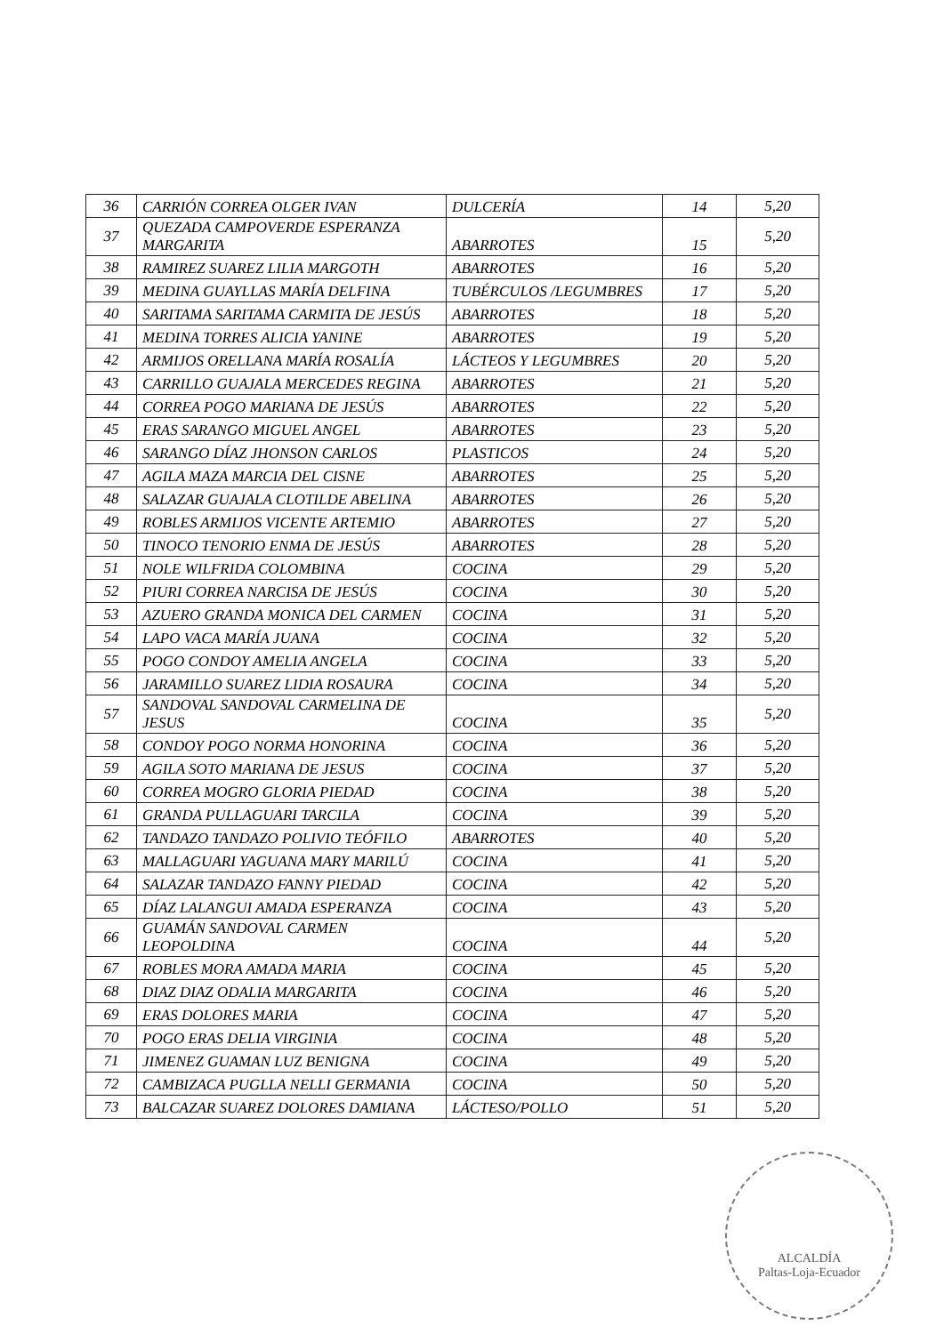| 36 | CARRIÓN CORREA OLGER IVAN | DULCERÍA | 14 | 5,20 |
| 37 | QUEZADA CAMPOVERDE ESPERANZA MARGARITA | ABARROTES | 15 | 5,20 |
| 38 | RAMIREZ SUAREZ LILIA MARGOTH | ABARROTES | 16 | 5,20 |
| 39 | MEDINA GUAYLLAS MARÍA DELFINA | TUBÉRCULOS /LEGUMBRES | 17 | 5,20 |
| 40 | SARITAMA SARITAMA CARMITA DE JESÚS | ABARROTES | 18 | 5,20 |
| 41 | MEDINA TORRES ALICIA YANINE | ABARROTES | 19 | 5,20 |
| 42 | ARMIJOS ORELLANA MARÍA ROSALÍA | LÁCTEOS Y LEGUMBRES | 20 | 5,20 |
| 43 | CARRILLO GUAJALA MERCEDES REGINA | ABARROTES | 21 | 5,20 |
| 44 | CORREA POGO MARIANA DE JESÚS | ABARROTES | 22 | 5,20 |
| 45 | ERAS SARANGO MIGUEL ANGEL | ABARROTES | 23 | 5,20 |
| 46 | SARANGO DÍAZ JHONSON CARLOS | PLASTICOS | 24 | 5,20 |
| 47 | AGILA MAZA MARCIA DEL CISNE | ABARROTES | 25 | 5,20 |
| 48 | SALAZAR GUAJALA CLOTILDE ABELINA | ABARROTES | 26 | 5,20 |
| 49 | ROBLES ARMIJOS VICENTE ARTEMIO | ABARROTES | 27 | 5,20 |
| 50 | TINOCO TENORIO ENMA DE JESÚS | ABARROTES | 28 | 5,20 |
| 51 | NOLE WILFRIDA COLOMBINA | COCINA | 29 | 5,20 |
| 52 | PIURI CORREA NARCISA DE JESÚS | COCINA | 30 | 5,20 |
| 53 | AZUERO GRANDA MONICA DEL CARMEN | COCINA | 31 | 5,20 |
| 54 | LAPO VACA MARÍA JUANA | COCINA | 32 | 5,20 |
| 55 | POGO CONDOY AMELIA ANGELA | COCINA | 33 | 5,20 |
| 56 | JARAMILLO SUAREZ LIDIA ROSAURA | COCINA | 34 | 5,20 |
| 57 | SANDOVAL SANDOVAL CARMELINA DE JESUS | COCINA | 35 | 5,20 |
| 58 | CONDOY POGO NORMA HONORINA | COCINA | 36 | 5,20 |
| 59 | AGILA SOTO MARIANA DE JESUS | COCINA | 37 | 5,20 |
| 60 | CORREA MOGRO GLORIA PIEDAD | COCINA | 38 | 5,20 |
| 61 | GRANDA PULLAGUARI TARCILA | COCINA | 39 | 5,20 |
| 62 | TANDAZO TANDAZO POLIVIO TEÓFILO | ABARROTES | 40 | 5,20 |
| 63 | MALLAGUARI YAGUANA MARY MARILÚ | COCINA | 41 | 5,20 |
| 64 | SALAZAR TANDAZO FANNY PIEDAD | COCINA | 42 | 5,20 |
| 65 | DÍAZ LALANGUI AMADA ESPERANZA | COCINA | 43 | 5,20 |
| 66 | GUAMÁN SANDOVAL CARMEN LEOPOLDINA | COCINA | 44 | 5,20 |
| 67 | ROBLES MORA AMADA MARIA | COCINA | 45 | 5,20 |
| 68 | DIAZ DIAZ ODALIA MARGARITA | COCINA | 46 | 5,20 |
| 69 | ERAS DOLORES MARIA | COCINA | 47 | 5,20 |
| 70 | POGO ERAS DELIA VIRGINIA | COCINA | 48 | 5,20 |
| 71 | JIMENEZ GUAMAN LUZ BENIGNA | COCINA | 49 | 5,20 |
| 72 | CAMBIZACA PUGLLA NELLI GERMANIA | COCINA | 50 | 5,20 |
| 73 | BALCAZAR SUAREZ DOLORES DAMIANA | LÁCTESO/POLLO | 51 | 5,20 |
ALCALDÍA
Paltas-Loja-Ecuador